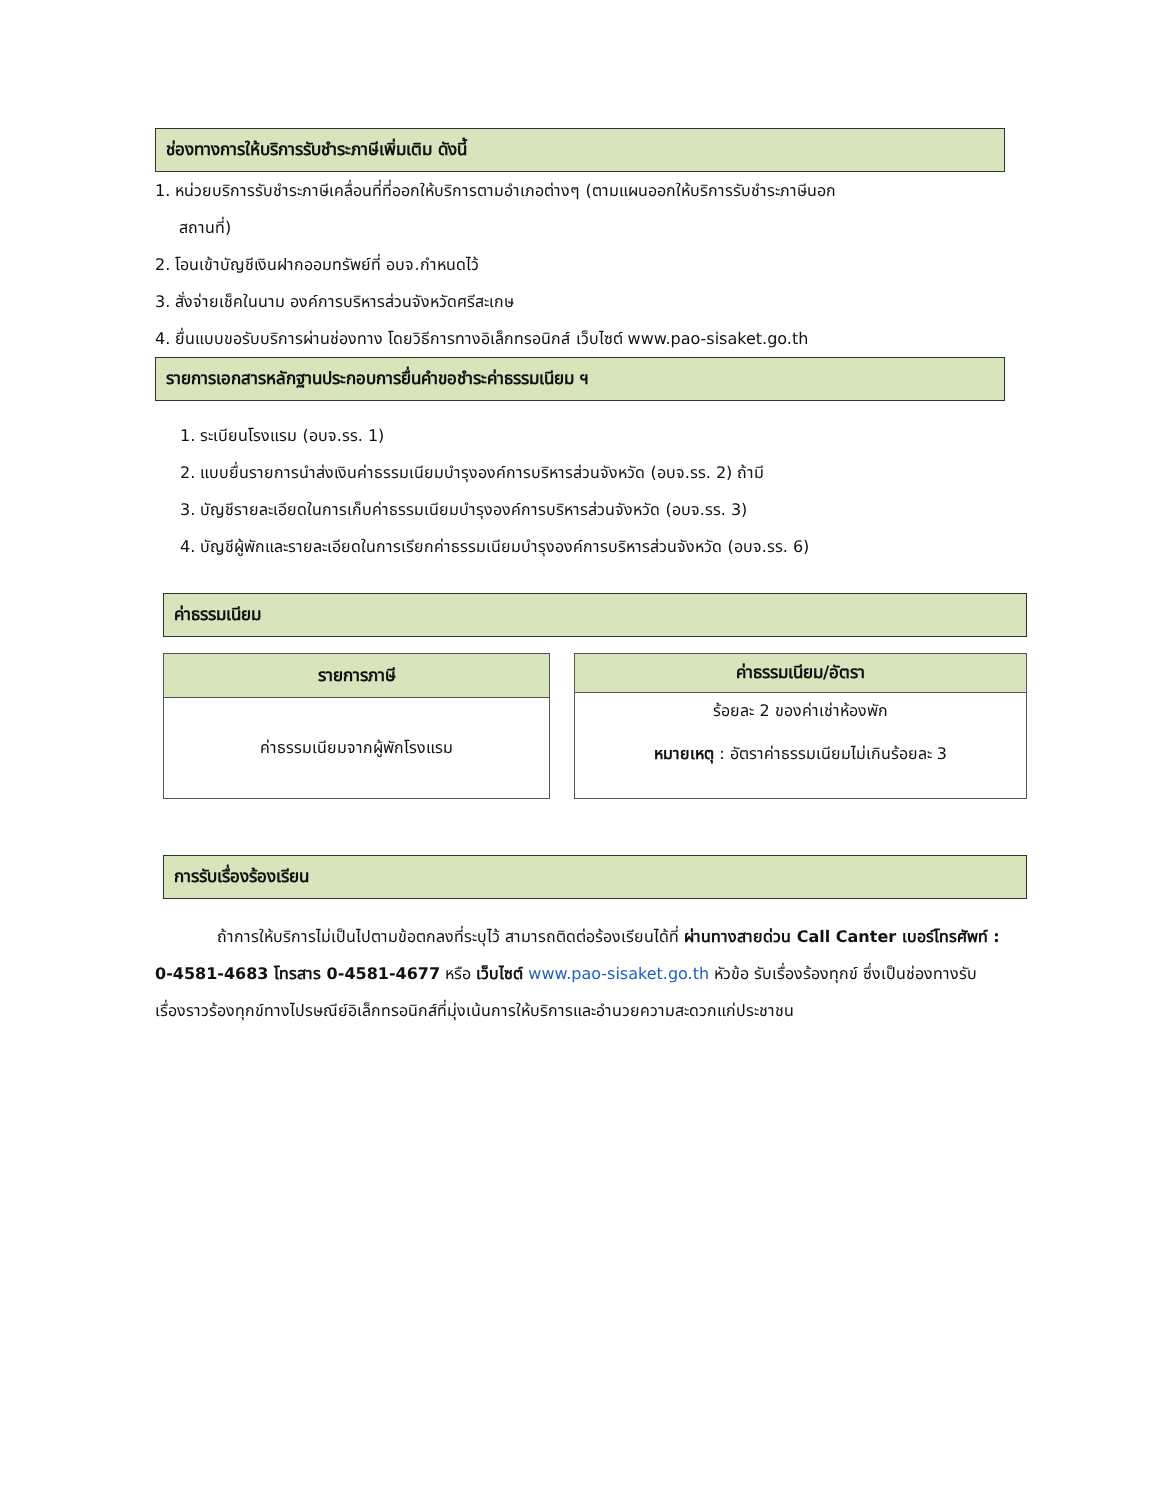ช่องทางการให้บริการรับชำระภาษีเพิ่มเติม ดังนี้
1. หน่วยบริการรับชำระภาษีเคลื่อนที่ที่ออกให้บริการตามอำเภอต่างๆ (ตามแผนออกให้บริการรับชำระภาษีนอก
สถานที่)
2. โอนเข้าบัญชีเงินฝากออมทรัพย์ที่ อบจ.กำหนดไว้
3. สั่งจ่ายเช็คในนาม องค์การบริหารส่วนจังหวัดศรีสะเกษ
4. ยื่นแบบขอรับบริการผ่านช่องทาง โดยวิธีการทางอิเล็กทรอนิกส์ เว็บไซต์ www.pao-sisaket.go.th
รายการเอกสารหลักฐานประกอบการยื่นคำขอชำระค่าธรรมเนียม ฯ
1. ระเบียนโรงแรม (อบจ.รร. 1)
2. แบบยื่นรายการนำส่งเงินค่าธรรมเนียมบำรุงองค์การบริหารส่วนจังหวัด (อบจ.รร. 2) ถ้ามี
3. บัญชีรายละเอียดในการเก็บค่าธรรมเนียมบำรุงองค์การบริหารส่วนจังหวัด (อบจ.รร. 3)
4. บัญชีผู้พักและรายละเอียดในการเรียกค่าธรรมเนียมบำรุงองค์การบริหารส่วนจังหวัด (อบจ.รร. 6)
ค่าธรรมเนียม
| รายการภาษี |
| --- |
| ค่าธรรมเนียมจากผู้พักโรงแรม |
| ค่าธรรมเนียม/อัตรา |
| --- |
| ร้อยละ 2 ของค่าเช่าห้องพัก หมายเหตุ : อัตราค่าธรรมเนียมไม่เกินร้อยละ 3 |
การรับเรื่องร้องเรียน
ถ้าการให้บริการไม่เป็นไปตามข้อตกลงที่ระบุไว้ สามารถติดต่อร้องเรียนได้ที่ ผ่านทางสายด่วน Call Canter เบอร์โทรศัพท์ : 0-4581-4683 โทรสาร 0-4581-4677 หรือ เว็บไซต์ www.pao-sisaket.go.th หัวข้อ รับเรื่องร้องทุกข์ ซึ่งเป็นช่องทางรับเรื่องราวร้องทุกข์ทางไปรษณีย์อิเล็กทรอนิกส์ที่มุ่งเน้นการให้บริการและอำนวยความสะดวกแก่ประชาชน